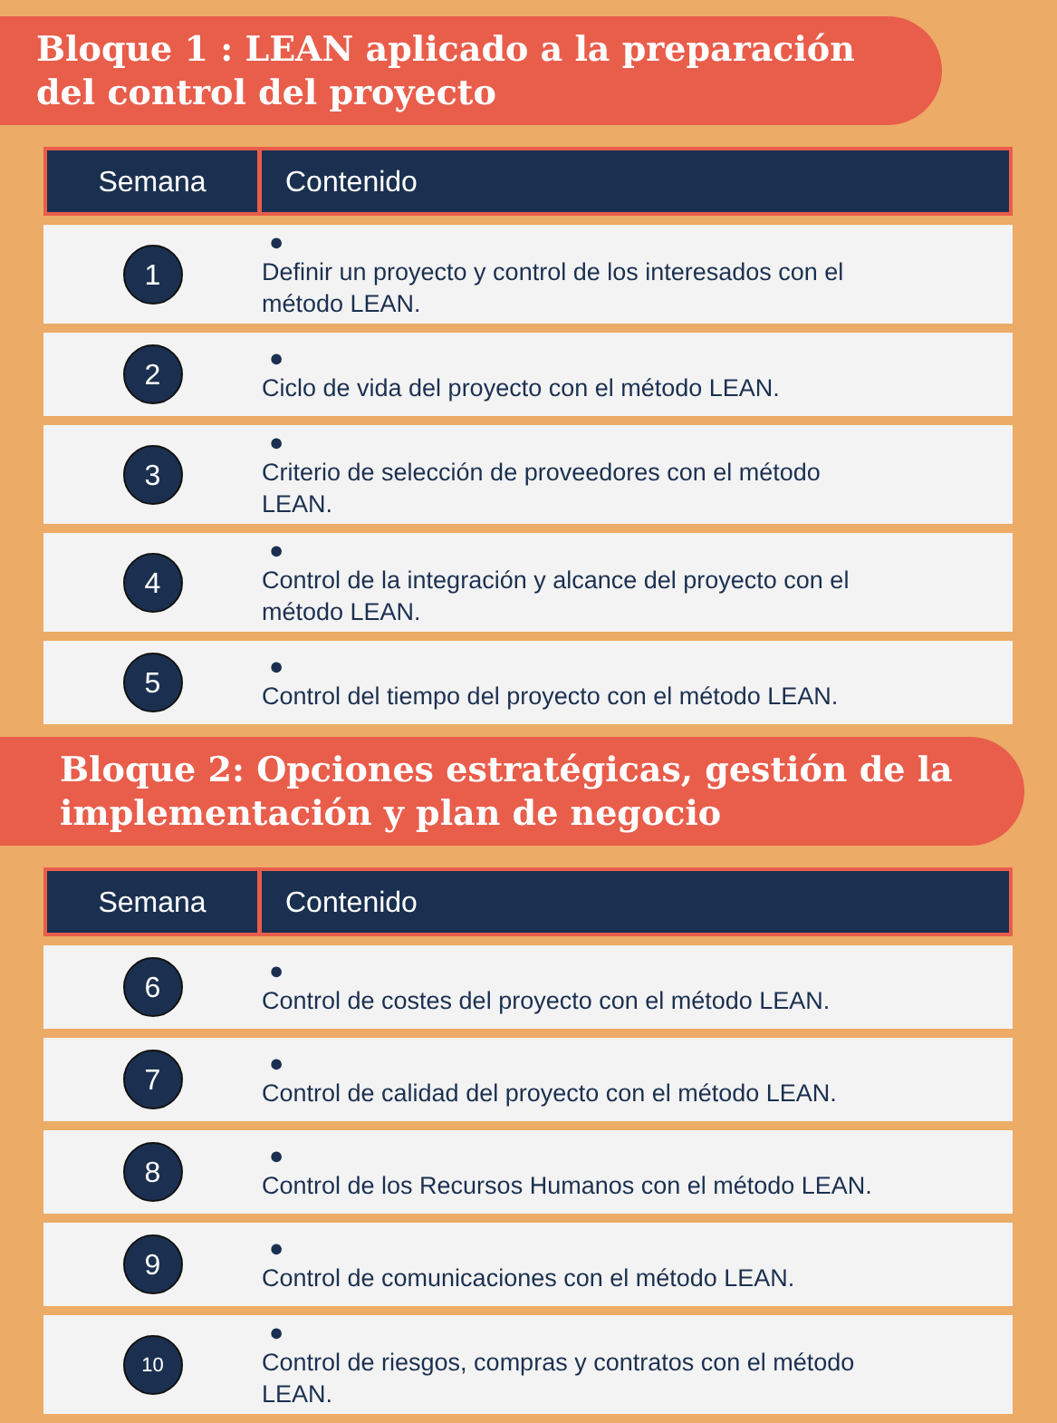Bloque 1 : LEAN aplicado a la preparación del control del proyecto
| Semana | Contenido |
| --- | --- |
| 1 | ● Definir un proyecto y control de los interesados con el método LEAN. |
| 2 | ● Ciclo de vida del proyecto con el método LEAN. |
| 3 | ● Criterio de selección de proveedores con el método LEAN. |
| 4 | ● Control de la integración y alcance del proyecto con el método LEAN. |
| 5 | ● Control del tiempo del proyecto con el método LEAN. |
Bloque 2: Opciones estratégicas, gestión de la implementación y plan de negocio
| Semana | Contenido |
| --- | --- |
| 6 | ● Control de costes del proyecto con el método LEAN. |
| 7 | ● Control de calidad del proyecto con el método LEAN. |
| 8 | ● Control de los Recursos Humanos con el método LEAN. |
| 9 | ● Control de comunicaciones con el método LEAN. |
| 10 | ● Control de riesgos, compras y contratos con el método LEAN. |